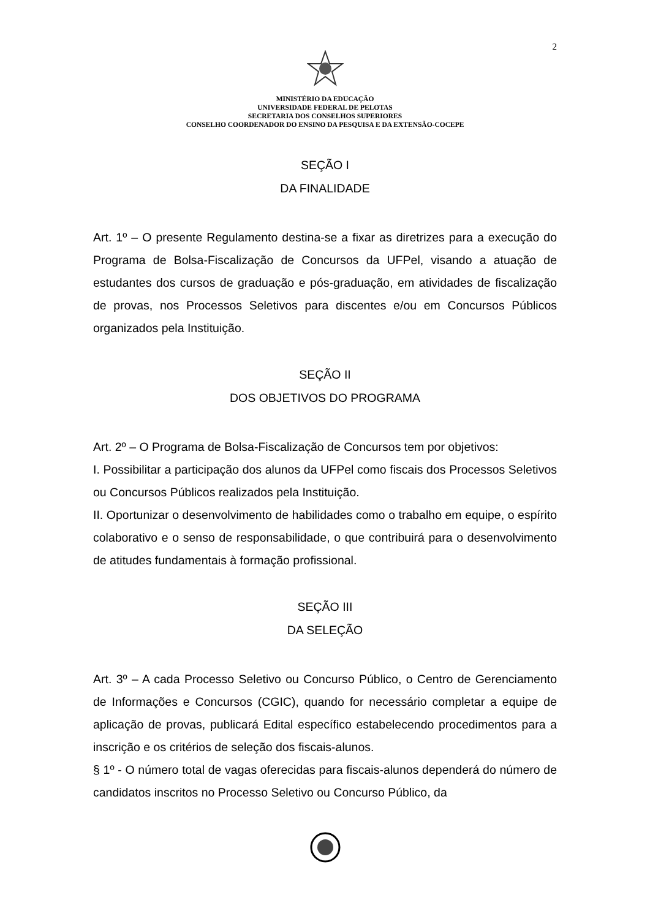2
MINISTÉRIO DA EDUCAÇÃO
UNIVERSIDADE FEDERAL DE PELOTAS
SECRETARIA DOS CONSELHOS SUPERIORES
CONSELHO COORDENADOR DO ENSINO DA PESQUISA E DA EXTENSÃO-COCEPE
SEÇÃO I
DA FINALIDADE
Art. 1º – O presente Regulamento destina-se a fixar as diretrizes para a execução do Programa de Bolsa-Fiscalização de Concursos da UFPel, visando a atuação de estudantes dos cursos de graduação e pós-graduação, em atividades de fiscalização de provas, nos Processos Seletivos para discentes e/ou em Concursos Públicos organizados pela Instituição.
SEÇÃO II
DOS OBJETIVOS DO PROGRAMA
Art. 2º – O Programa de Bolsa-Fiscalização de Concursos tem por objetivos:
I. Possibilitar a participação dos alunos da UFPel como fiscais dos Processos Seletivos ou Concursos Públicos realizados pela Instituição.
II. Oportunizar o desenvolvimento de habilidades como o trabalho em equipe, o espírito colaborativo e o senso de responsabilidade, o que contribuirá para o desenvolvimento de atitudes fundamentais à formação profissional.
SEÇÃO III
DA SELEÇÃO
Art. 3º – A cada Processo Seletivo ou Concurso Público, o Centro de Gerenciamento de Informações e Concursos (CGIC), quando for necessário completar a equipe de aplicação de provas, publicará Edital específico estabelecendo procedimentos para a inscrição e os critérios de seleção dos fiscais-alunos.
§ 1º - O número total de vagas oferecidas para fiscais-alunos dependerá do número de candidatos inscritos no Processo Seletivo ou Concurso Público, da